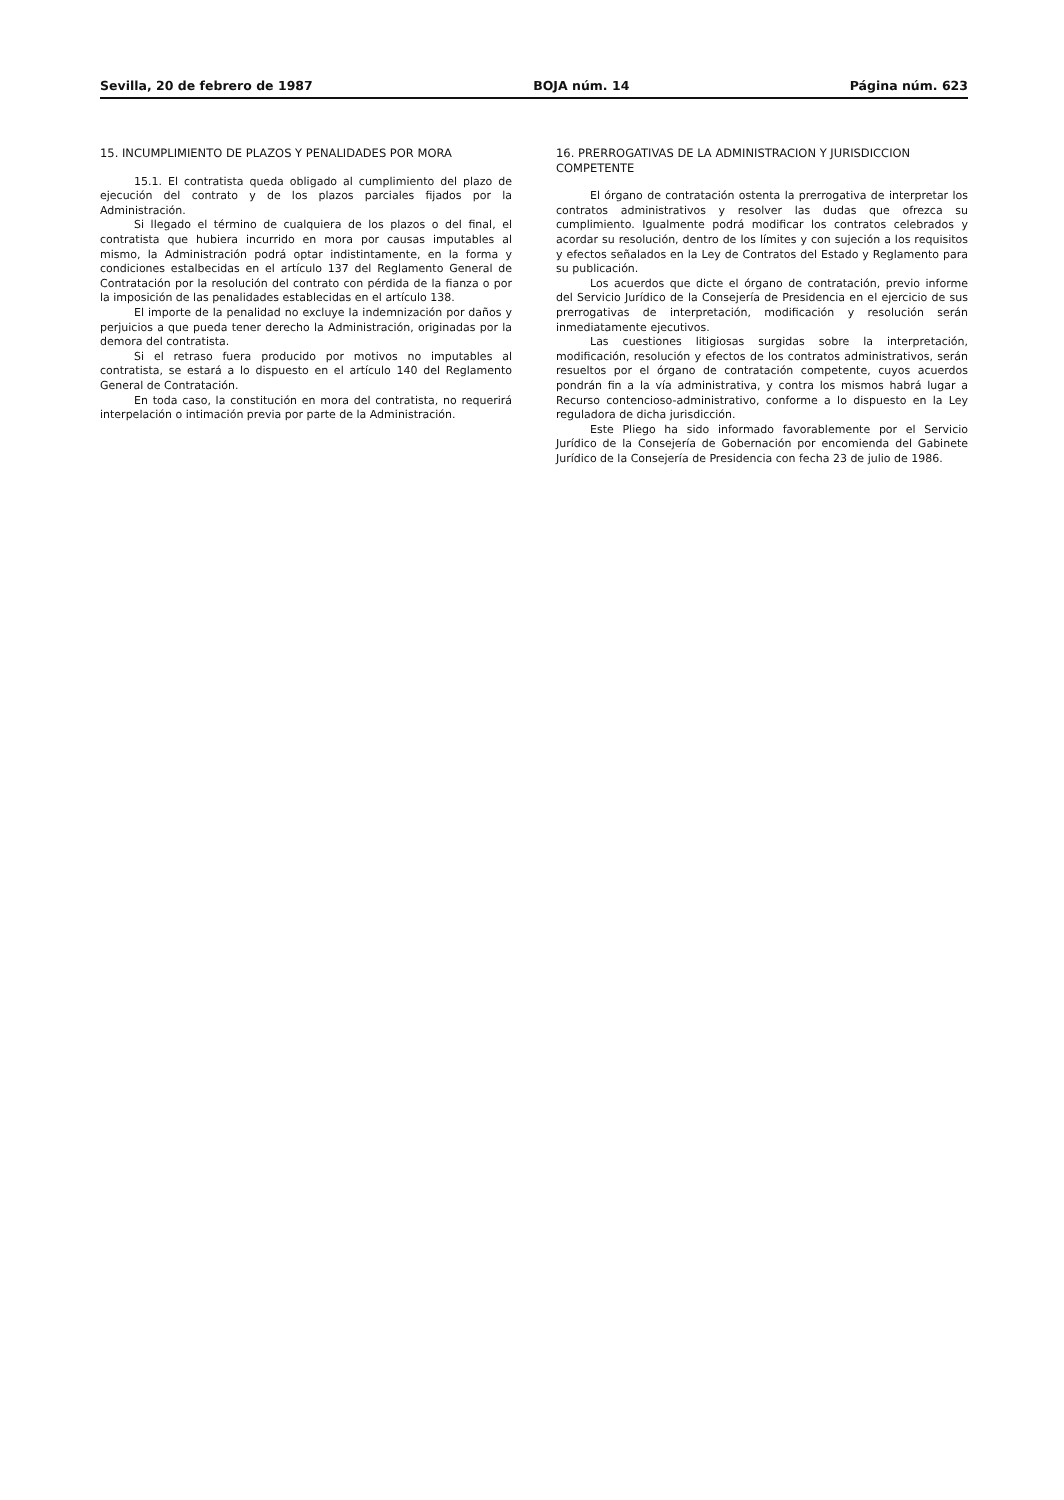Sevilla, 20 de febrero de 1987 BOJA núm. 14 Página núm. 623
15. INCUMPLIMIENTO DE PLAZOS Y PENALIDADES POR MORA
15.1. El contratista queda obligado al cumplimiento del plazo de ejecución del contrato y de los plazos parciales fijados por la Administración.
Si llegado el término de cualquiera de los plazos o del final, el contratista que hubiera incurrido en mora por causas imputables al mismo, la Administración podrá optar indistintamente, en la forma y condiciones estalbecidas en el artículo 137 del Reglamento General de Contratación por la resolución del contrato con pérdida de la fianza o por la imposición de las penalidades establecidas en el artículo 138.
El importe de la penalidad no excluye la indemnización por daños y perjuicios a que pueda tener derecho la Administración, originadas por la demora del contratista.
Si el retraso fuera producido por motivos no imputables al contratista, se estará a lo dispuesto en el artículo 140 del Reglamento General de Contratación.
En toda caso, la constitución en mora del contratista, no requerirá interpelación o intimación previa por parte de la Administración.
16. PRERROGATIVAS DE LA ADMINISTRACION Y JURISDICCION COMPETENTE
El órgano de contratación ostenta la prerrogativa de interpretar los contratos administrativos y resolver las dudas que ofrezca su cumplimiento. Igualmente podrá modificar los contratos celebrados y acordar su resolución, dentro de los límites y con sujeción a los requisitos y efectos señalados en la Ley de Contratos del Estado y Reglamento para su publicación.
Los acuerdos que dicte el órgano de contratación, previo informe del Servicio Jurídico de la Consejería de Presidencia en el ejercicio de sus prerrogativas de interpretación, modificación y resolución serán inmediatamente ejecutivos.
Las cuestiones litigiosas surgidas sobre la interpretación, modificación, resolución y efectos de los contratos administrativos, serán resueltos por el órgano de contratación competente, cuyos acuerdos pondrán fin a la vía administrativa, y contra los mismos habrá lugar a Recurso contencioso-administrativo, conforme a lo dispuesto en la Ley reguladora de dicha jurisdicción.
Este Pliego ha sido informado favorablemente por el Servicio Jurídico de la Consejería de Gobernación por encomienda del Gabinete Jurídico de la Consejería de Presidencia con fecha 23 de julio de 1986.